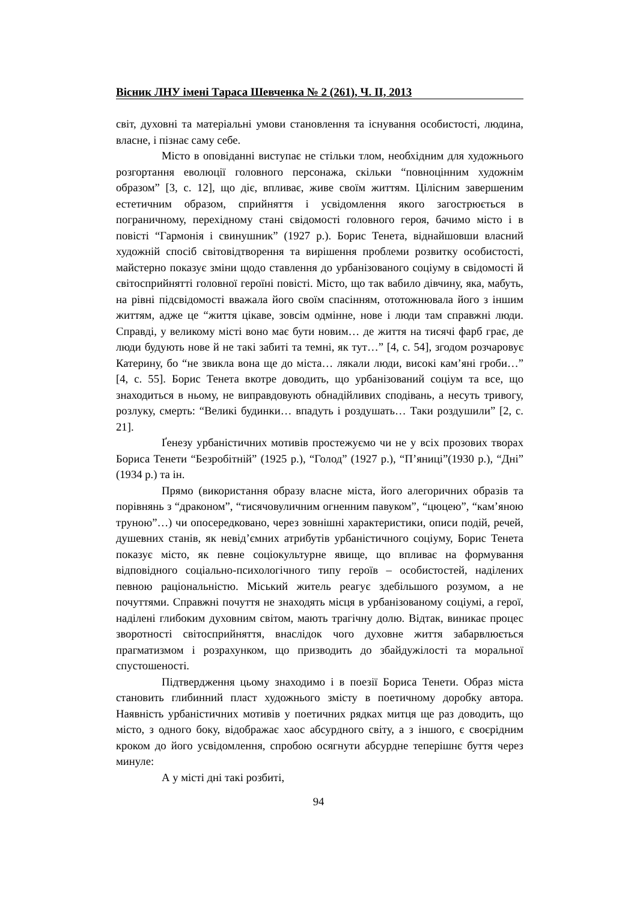Вісник ЛНУ імені Тараса Шевченка № 2 (261), Ч. ІІ, 2013
світ, духовні та матеріальні умови становлення та існування особистості, людина, власне, і пізнає саму себе.
Місто в оповіданні виступає не стільки тлом, необхідним для художнього розгортання еволюції головного персонажа, скільки “повноцінним художнім образом” [3, с. 12], що діє, впливає, живе своїм життям. Цілісним завершеним естетичним образом, сприйняття і усвідомлення якого загострюється в пограничному, перехідному стані свідомості головного героя, бачимо місто і в повісті “Гармонія і свинушник” (1927 р.). Борис Тенета, віднайшовши власний художній спосіб світовідтворення та вирішення проблеми розвитку особистості, майстерно показує зміни щодо ставлення до урбанізованого соціуму в свідомості й світосприйнятті головної героїні повісті. Місто, що так вабило дівчину, яка, мабуть, на рівні підсвідомості вважала його своїм спасінням, ототожнювала його з іншим життям, адже це “життя цікаве, зовсім одмінне, нове і люди там справжні люди. Справді, у великому місті воно має бути новим… де життя на тисячі фарб грає, де люди будують нове й не такі забиті та темні, як тут…” [4, с. 54], згодом розчаровує Катерину, бо “не звикла вона ще до міста… лякали люди, високі кам’яні гроби…” [4, с. 55]. Борис Тенета вкотре доводить, що урбанізований соціум та все, що знаходиться в ньому, не виправдовують обнадійливих сподівань, а несуть тривогу, розлуку, смерть: “Великі будинки… впадуть і роздушать… Таки роздушили” [2, с. 21].
Ґенезу урбаністичних мотивів простежуємо чи не у всіх прозових творах Бориса Тенети “Безробітній” (1925 р.), “Голод” (1927 р.), “П’яниці”(1930 р.), “Дні” (1934 р.) та ін.
Прямо (використання образу власне міста, його алегоричних образів та порівнянь з “драконом”, “тисячовуличним огненним павуком”, “цюцею”, “кам’яною труною”…) чи опосередковано, через зовнішні характеристики, описи подій, речей, душевних станів, як невід’ємних атрибутів урбаністичного соціуму, Борис Тенета показує місто, як певне соціокультурне явище, що впливає на формування відповідного соціально-психологічного типу героїв – особистостей, наділених певною раціональністю. Міський житель реагує здебільшого розумом, а не почуттями. Справжні почуття не знаходять місця в урбанізованому соціумі, а герої, наділені глибоким духовним світом, мають трагічну долю. Відтак, виникає процес зворотності світосприйняття, внаслідок чого духовне життя забарвлюється прагматизмом і розрахунком, що призводить до збайдужілості та моральної спустошеності.
Підтвердження цьому знаходимо і в поезії Бориса Тенети. Образ міста становить глибинний пласт художнього змісту в поетичному доробку автора. Наявність урбаністичних мотивів у поетичних рядках митця ще раз доводить, що місто, з одного боку, відображає хаос абсурдного світу, а з іншого, є своєрідним кроком до його усвідомлення, спробою осягнути абсурдне теперішнє буття через минуле:
А у місті дні такі розбиті,
94